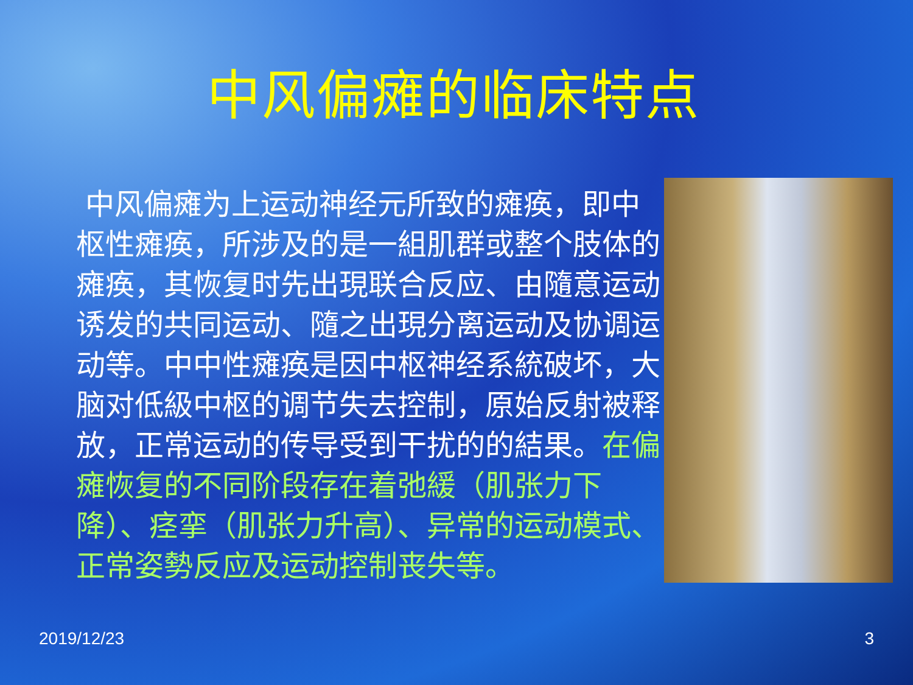中风偏瘫的临床特点
中风偏瘫为上运动神经元所致的瘫痪，即中枢性瘫痪，所涉及的是一組肌群或整个肢体的瘫痪，其恢复时先出現联合反应、由隨意运动诱发的共同运动、隨之出現分离运动及协调运动等。中中性瘫痪是因中枢神经系統破坏，大脑对低級中枢的调节失去控制，原始反射被释放，正常运动的传导受到干扰的的結果。在偏瘫恢复的不同阶段存在着弛緩（肌张力下降）、痉挛（肌张力升高）、异常的运动模式、正常姿勢反应及运动控制丧失等。
2019/12/23 3